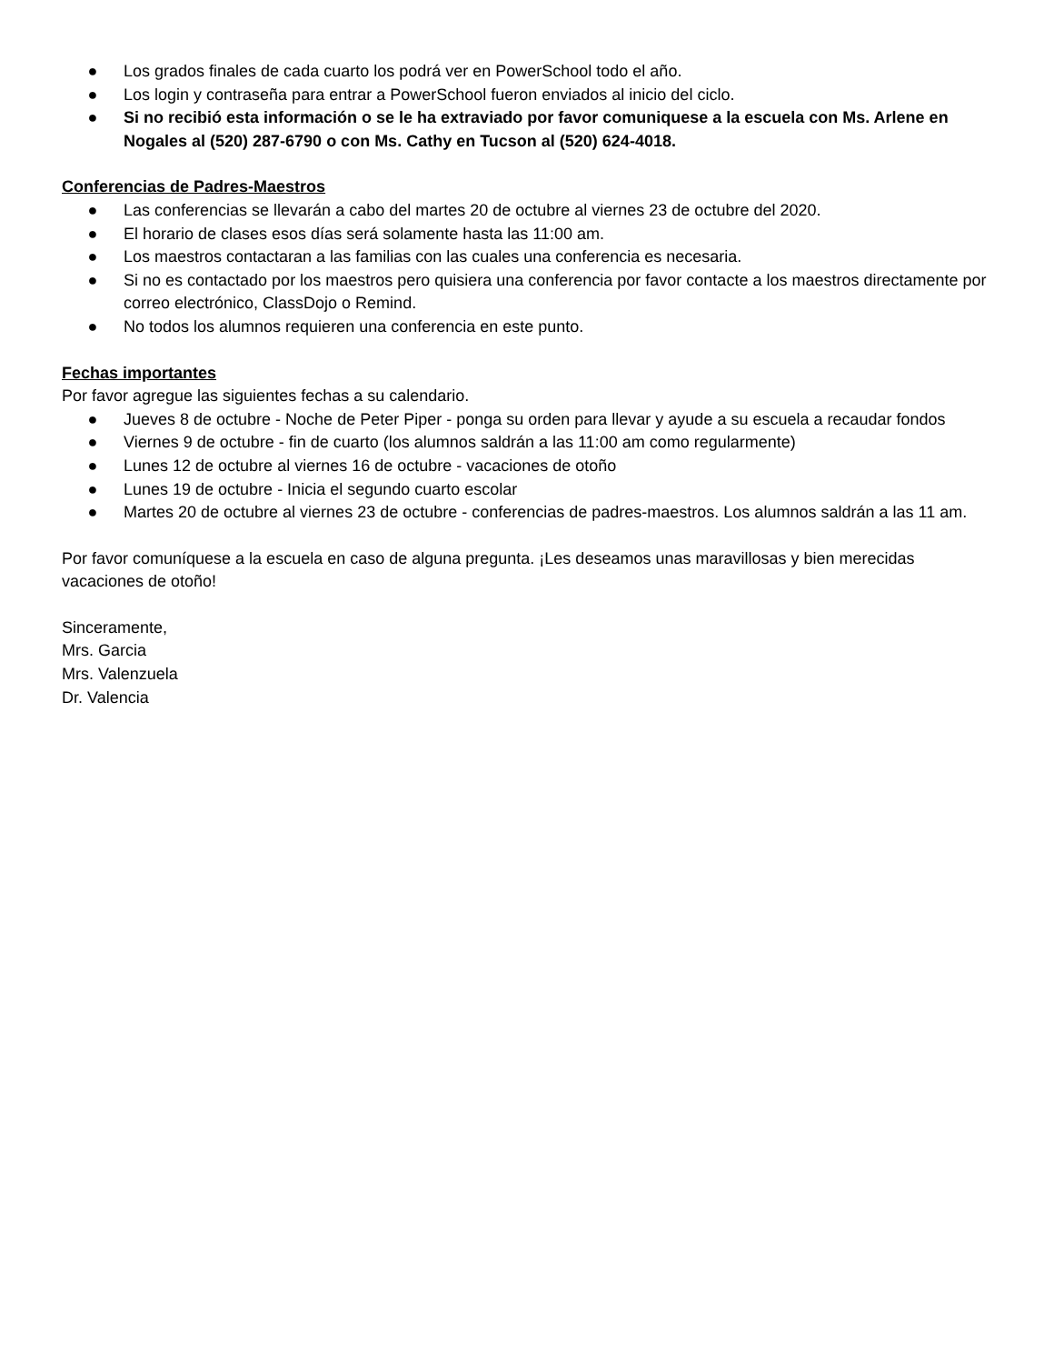● Los grados finales de cada cuarto los podrá ver en PowerSchool todo el año.
● Los login y contraseña para entrar a PowerSchool fueron enviados al inicio del ciclo.
● Si no recibió esta información o se le ha extraviado por favor comuniquese a la escuela con Ms. Arlene en Nogales al (520) 287-6790 o con Ms. Cathy en Tucson al (520) 624-4018.
Conferencias de Padres-Maestros
● Las conferencias se llevarán a cabo del martes 20 de octubre al viernes 23 de octubre del 2020.
● El horario de clases esos días será solamente hasta las 11:00 am.
● Los maestros contactaran a las familias con las cuales una conferencia es necesaria.
● Si no es contactado por los maestros pero quisiera una conferencia por favor contacte a los maestros directamente por correo electrónico, ClassDojo o Remind.
● No todos los alumnos requieren una conferencia en este punto.
Fechas importantes
Por favor agregue las siguientes fechas a su calendario.
● Jueves 8 de octubre - Noche de Peter Piper - ponga su orden para llevar y ayude a su escuela a recaudar fondos
● Viernes 9 de octubre - fin de cuarto (los alumnos saldrán a las 11:00 am como regularmente)
● Lunes 12 de octubre al viernes 16 de octubre - vacaciones de otoño
● Lunes 19 de octubre - Inicia el segundo cuarto escolar
● Martes 20 de octubre al viernes 23 de octubre - conferencias de padres-maestros. Los alumnos saldrán a las 11 am.
Por favor comuníquese a la escuela en caso de alguna pregunta. ¡Les deseamos unas maravillosas y bien merecidas vacaciones de otoño!
Sinceramente,
Mrs. Garcia
Mrs. Valenzuela
Dr. Valencia